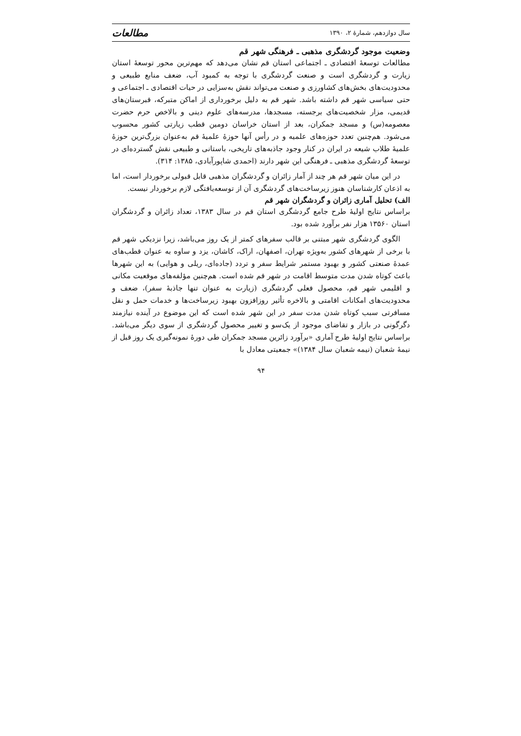سال دوازدهم، شمارهٔ ۲، ۱۳۹۰ مطالعات
وضعیت موجود گردشگری مذهبی ـ فرهنگی شهر قم
مطالعات توسعهٔ اقتصادی ـ اجتماعی استان قم نشان می‌دهد که مهم‌ترین محور توسعهٔ استان زیارت و گردشگری است و صنعت گردشگری با توجه به کمبود آب، ضعف منابع طبیعی و محدودیت‌های بخش‌های کشاورزی و صنعت می‌تواند نقش به‌سزایی در حیات اقتصادی ـ اجتماعی و حتی سیاسی شهر قم داشته باشد. شهر قم به دلیل برخورداری از اماکن متبرکه، قبرستان‌های قدیمی، مزار شخصیت‌های برجسته، مسجدها، مدرسه‌های علوم دینی و بالاخص حرم حضرت معصومه(س) و مسجد جمکران، بعد از استان خراسان دومین قطب زیارتی کشور محسوب می‌شود. هم‌چنین تعدد حوزه‌های علمیه و در رأس آنها حوزهٔ علمیهٔ قم به‌عنوان بزرگ‌ترین حوزهٔ علمیهٔ طلاب شیعه در ایران در کنار وجود جاذبه‌های تاریخی، باستانی و طبیعی نقش گسترده‌ای در توسعهٔ گردشگری مذهبی ـ فرهنگی این شهر دارند (احمدی شاپورآبادی، ۱۳۸۵: ۳۱۴).
در این میان شهر قم هر چند از آمار زائران و گردشگران مذهبی قابل قبولی برخوردار است، اما به اذعان کارشناسان هنوز زیرساخت‌های گردشگری آن از توسعه‌یافتگی لازم برخوردار نیست.
الف) تحلیل آماری زائران و گردشگران شهر قم
براساس نتایج اولیهٔ طرح جامع گردشگری استان قم در سال ۱۳۸۳، تعداد زائران و گردشگران استان ۱۳۵۶۰ هزار نفر برآورد شده بود.
الگوی گردشگری شهر مبتنی بر قالب سفرهای کمتر از یک روز می‌باشد، زیرا نزدیکی شهر قم با برخی از شهرهای کشور به‌ویژه تهران، اصفهان، اراک، کاشان، یزد و ساوه به عنوان قطب‌های عمدهٔ صنعتی کشور و بهبود مستمر شرایط سفر و تردد (جاده‌ای، ریلی و هوایی) به این شهرها باعث کوتاه شدن مدت متوسط اقامت در شهر قم شده است. هم‌چنین مؤلفه‌های موقعیت مکانی و اقلیمی شهر قم، محصول فعلی گردشگری (زیارت به عنوان تنها جاذبهٔ سفر)، ضعف و محدودیت‌های امکانات اقامتی و بالاخره تأثیر روزافزون بهبود زیرساخت‌ها و خدمات حمل و نقل مسافرتی سبب کوتاه شدن مدت سفر در این شهر شده است که این موضوع در آینده نیازمند دگرگونی در بازار و تقاضای موجود از یک‌سو و تغییر محصول گردشگری از سوی دیگر می‌باشد. براساس نتایج اولیهٔ طرح آماری «برآورد زائرین مسجد جمکران طی دورهٔ نمونه‌گیری یک روز قبل از نیمهٔ شعبان (نیمه شعبان سال ۱۳۸۴)» جمعیتی معادل با
۹۴